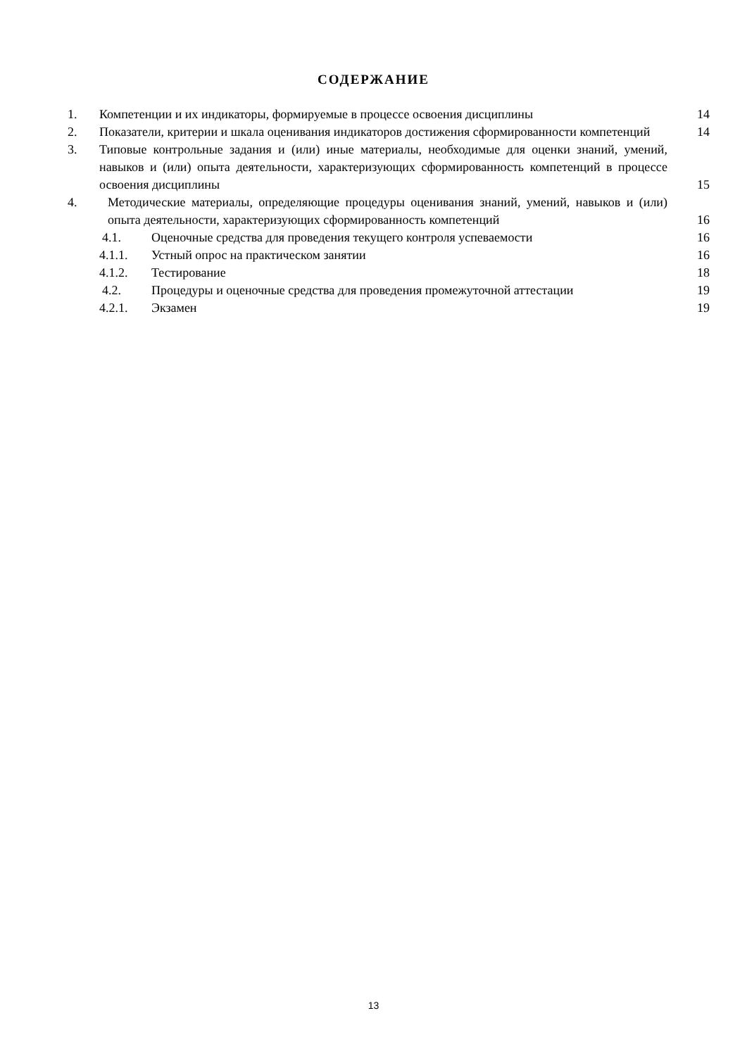СОДЕРЖАНИЕ
| 1. | Компетенции и их индикаторы, формируемые в процессе освоения дисциплины | | 14 |
| 2. | Показатели, критерии и шкала оценивания индикаторов достижения сформированности компетенций | | 14 |
| 3. | Типовые контрольные задания и (или) иные материалы, необходимые для оценки знаний, умений, навыков и (или) опыта деятельности, характеризующих сформированность компетенций в процессе освоения дисциплины | | 15 |
| 4. | Методические материалы, определяющие процедуры оценивания знаний, умений, навыков и (или) опыта деятельности, характеризующих сформированность компетенций | | 16 |
| | 4.1. | Оценочные средства для проведения текущего контроля успеваемости | 16 |
| | 4.1.1. | Устный опрос на практическом занятии | 16 |
| | 4.1.2. | Тестирование | 18 |
| | 4.2. | Процедуры и оценочные средства для проведения промежуточной аттестации | 19 |
| | 4.2.1. | Экзамен | 19 |
13